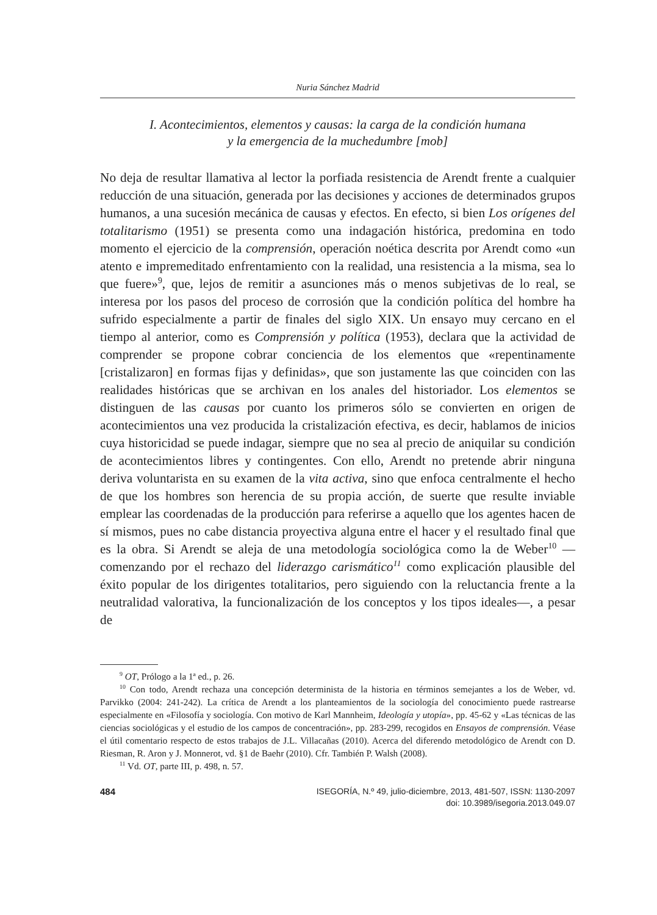Nuria Sánchez Madrid
I. Acontecimientos, elementos y causas: la carga de la condición humana
y la emergencia de la muchedumbre [mob]
No deja de resultar llamativa al lector la porfiada resistencia de Arendt frente a cualquier reducción de una situación, generada por las decisiones y acciones de determinados grupos humanos, a una sucesión mecánica de causas y efectos. En efecto, si bien Los orígenes del totalitarismo (1951) se presenta como una indagación histórica, predomina en todo momento el ejercicio de la comprensión, operación noética descrita por Arendt como «un atento e impremeditado enfrentamiento con la realidad, una resistencia a la misma, sea lo que fuere»<sup>9</sup>, que, lejos de remitir a asunciones más o menos subjetivas de lo real, se interesa por los pasos del proceso de corrosión que la condición política del hombre ha sufrido especialmente a partir de finales del siglo XIX. Un ensayo muy cercano en el tiempo al anterior, como es Comprensión y política (1953), declara que la actividad de comprender se propone cobrar conciencia de los elementos que «repentinamente [cristalizaron] en formas fijas y definidas», que son justamente las que coinciden con las realidades históricas que se archivan en los anales del historiador. Los elementos se distinguen de las causas por cuanto los primeros sólo se convierten en origen de acontecimientos una vez producida la cristalización efectiva, es decir, hablamos de inicios cuya historicidad se puede indagar, siempre que no sea al precio de aniquilar su condición de acontecimientos libres y contingentes. Con ello, Arendt no pretende abrir ninguna deriva voluntarista en su examen de la vita activa, sino que enfoca centralmente el hecho de que los hombres son herencia de su propia acción, de suerte que resulte inviable emplear las coordenadas de la producción para referirse a aquello que los agentes hacen de sí mismos, pues no cabe distancia proyectiva alguna entre el hacer y el resultado final que es la obra. Si Arendt se aleja de una metodología sociológica como la de Weber<sup>10</sup> —comenzando por el rechazo del liderazgo carismático<sup>11</sup> como explicación plausible del éxito popular de los dirigentes totalitarios, pero siguiendo con la reluctancia frente a la neutralidad valorativa, la funcionalización de los conceptos y los tipos ideales—, a pesar de
<sup>9</sup> OT, Prólogo a la 1ª ed., p. 26.
<sup>10</sup> Con todo, Arendt rechaza una concepción determinista de la historia en términos semejantes a los de Weber, vd. Parvikko (2004: 241-242). La crítica de Arendt a los planteamientos de la sociología del conocimiento puede rastrearse especialmente en «Filosofía y sociología. Con motivo de Karl Mannheim, Ideología y utopía», pp. 45-62 y «Las técnicas de las ciencias sociológicas y el estudio de los campos de concentración», pp. 283-299, recogidos en Ensayos de comprensión. Véase el útil comentario respecto de estos trabajos de J.L. Villacañas (2010). Acerca del diferendo metodológico de Arendt con D. Riesman, R. Aron y J. Monnerot, vd. §1 de Baehr (2010). Cfr. También P. Walsh (2008).
<sup>11</sup> Vd. OT, parte III, p. 498, n. 57.
484 ISEGORÍA, N.º 49, julio-diciembre, 2013, 481-507, ISSN: 1130-2097
doi: 10.3989/isegoria.2013.049.07